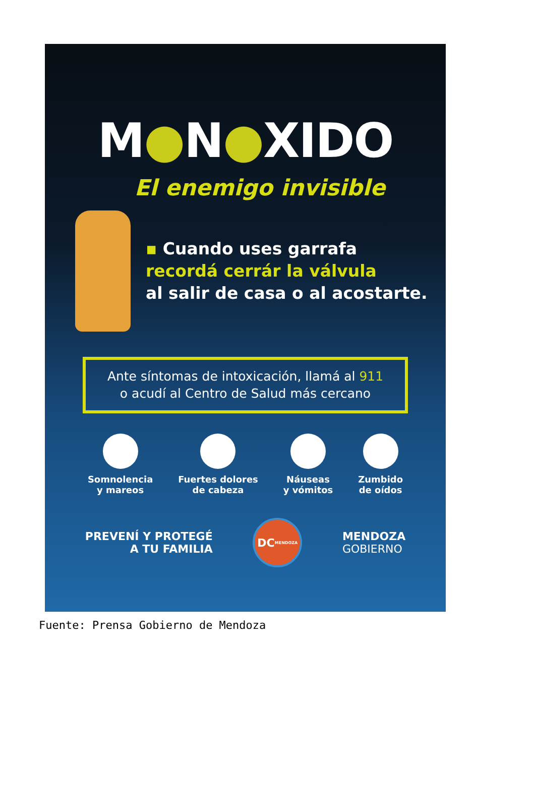M●N●XIDO
El enemigo invisible
▪ Cuando uses garrafa
recordá cerrár la válvula
al salir de casa o al acostarte.
Ante síntomas de intoxicación, llamá al 911
o acudí al Centro de Salud más cercano
Somnolencia
y mareos
Fuertes dolores
de cabeza
Náuseas
y vómitos
Zumbido
de oídos
PREVENÍ Y PROTEGÉ
A TU FAMILIA
DC
MENDOZA
MENDOZA
GOBIERNO
Fuente: Prensa Gobierno de Mendoza